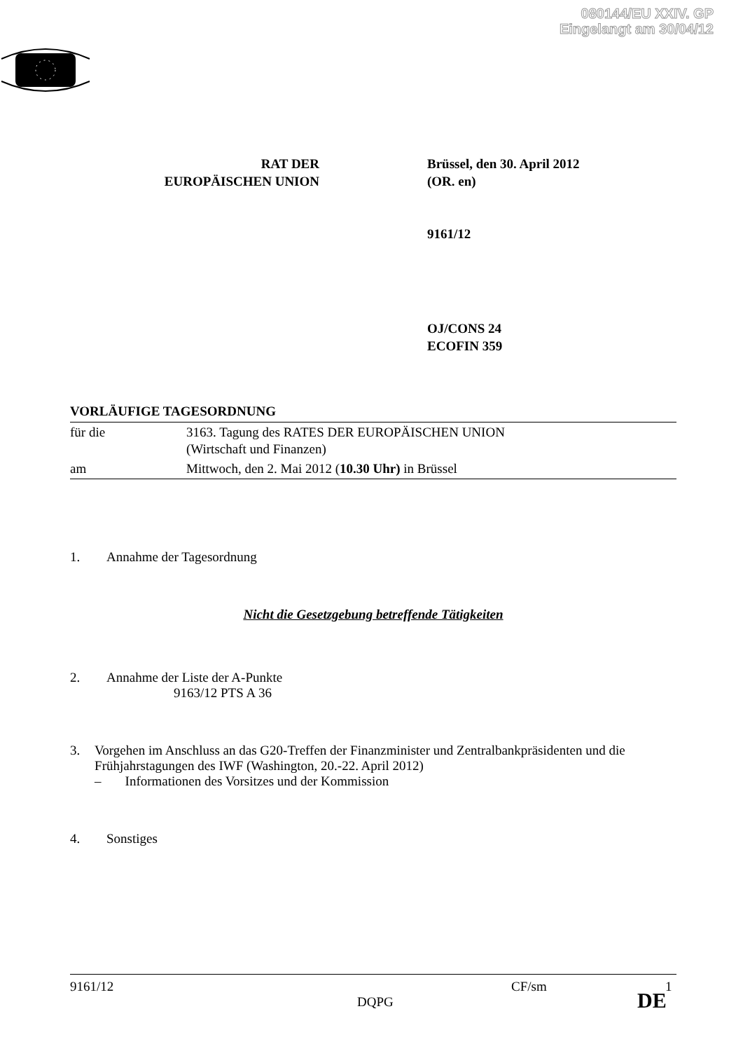080144/EU XXIV. GP
Eingelangt am 30/04/12
RAT DER
EUROPÄISCHEN UNION
Brüssel, den 30. April 2012
(OR. en)
9161/12
OJ/CONS 24
ECOFIN 359
VORLÄUFIGE TAGESORDNUNG
| für die | 3163. Tagung des RATES DER EUROPÄISCHEN UNION (Wirtschaft und Finanzen) |
| am | Mittwoch, den 2. Mai 2012 ( 10.30 Uhr) in Brüssel |
1. Annahme der Tagesordnung
Nicht die Gesetzgebung betreffende Tätigkeiten
2. Annahme der Liste der A-Punkte
9163/12 PTS A 36
3. Vorgehen im Anschluss an das G20-Treffen der Finanzminister und Zentralbankpräsidenten und die Frühjahrstagungen des IWF (Washington, 20.-22. April 2012)
– Informationen des Vorsitzes und der Kommission
4. Sonstiges
9161/12 CF/sm 1
DQPG DE